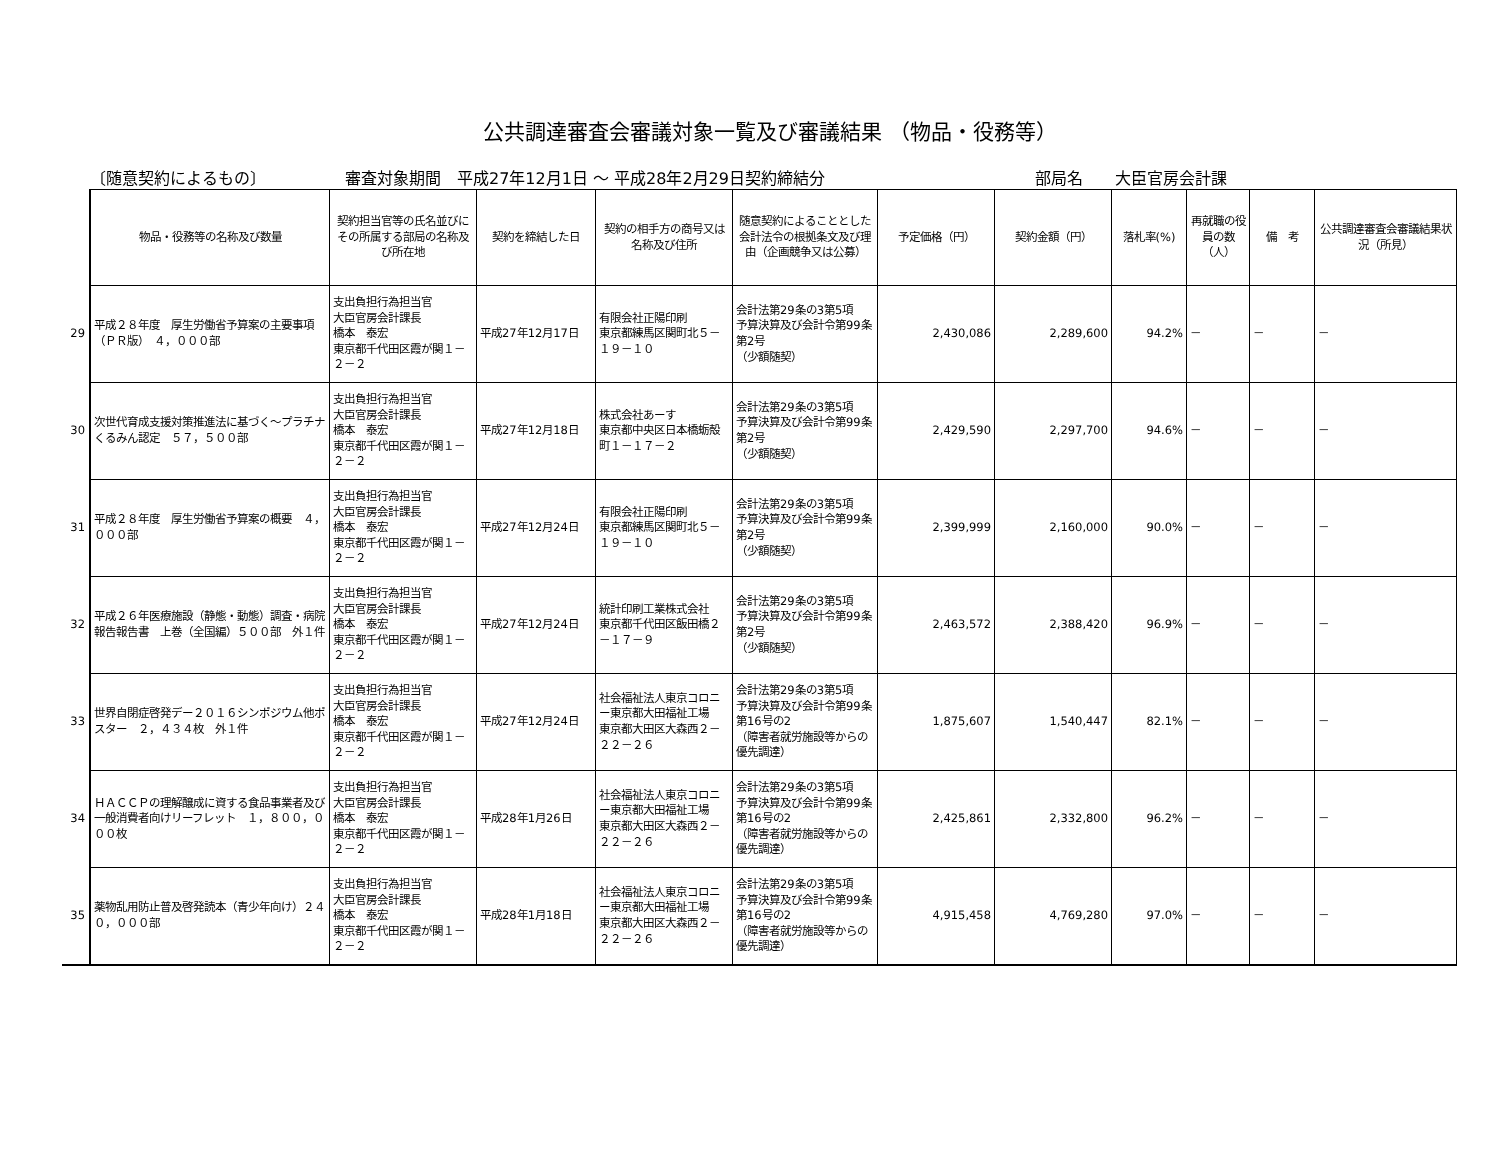公共調達審査会審議対象一覧及び審議結果 （物品・役務等）
〔随意契約によるもの〕 審査対象期間　平成27年12月1日 ～ 平成28年2月29日契約締結分 部局名　　大臣官房会計課
| | 物品・役務等の名称及び数量 | 契約担当官等の氏名並びにその所属する部局の名称及び所在地 | 契約を締結した日 | 契約の相手方の商号又は名称及び住所 | 随意契約によることとした会計法令の根拠条文及び理由（企画競争又は公募） | 予定価格（円） | 契約金額（円） | 落札率(%) | 再就職の役員の数（人） | 備 考 | 公共調達審査会審議結果状況（所見） |
| 29 | 平成２８年度 厚生労働省予算案の主要事項（ＰＲ版） ４，０００部 | 支出負担行為担当官 大臣官房会計課長 橋本 泰宏 東京都千代田区霞が関１－２－２ | 平成27年12月17日 | 有限会社正陽印刷 東京都練馬区関町北５－１９－１０ | 会計法第29条の3第5項 予算決算及び会計令第99条第2号 （少額随契） | 2,430,086 | 2,289,600 | 94.2% | － | － | － |
| 30 | 次世代育成支援対策推進法に基づく～プラチナくるみん認定 ５７，５００部 | 支出負担行為担当官 大臣官房会計課長 橋本 泰宏 東京都千代田区霞が関１－２－２ | 平成27年12月18日 | 株式会社あーす 東京都中央区日本橋蛎殻町１－１７－２ | 会計法第29条の3第5項 予算決算及び会計令第99条第2号 （少額随契） | 2,429,590 | 2,297,700 | 94.6% | － | － | － |
| 31 | 平成２８年度 厚生労働省予算案の概要 ４，０００部 | 支出負担行為担当官 大臣官房会計課長 橋本 泰宏 東京都千代田区霞が関１－２－２ | 平成27年12月24日 | 有限会社正陽印刷 東京都練馬区関町北５－１９－１０ | 会計法第29条の3第5項 予算決算及び会計令第99条第2号 （少額随契） | 2,399,999 | 2,160,000 | 90.0% | － | － | － |
| 32 | 平成２６年医療施設（静態・動態）調査・病院報告報告書 上巻（全国編）５００部 外１件 | 支出負担行為担当官 大臣官房会計課長 橋本 泰宏 東京都千代田区霞が関１－２－２ | 平成27年12月24日 | 統計印刷工業株式会社 東京都千代田区飯田橋２－１７－９ | 会計法第29条の3第5項 予算決算及び会計令第99条第2号 （少額随契） | 2,463,572 | 2,388,420 | 96.9% | － | － | － |
| 33 | 世界自閉症啓発デー２０１６シンポジウム他ポスター ２，４３４枚 外１件 | 支出負担行為担当官 大臣官房会計課長 橋本 泰宏 東京都千代田区霞が関１－２－２ | 平成27年12月24日 | 社会福祉法人東京コロニー東京都大田福祉工場 東京都大田区大森西２－２２－２６ | 会計法第29条の3第5項 予算決算及び会計令第99条第16号の2 （障害者就労施設等からの優先調達） | 1,875,607 | 1,540,447 | 82.1% | － | － | － |
| 34 | ＨＡＣＣＰの理解醸成に資する食品事業者及び一般消費者向けリーフレット １，８００，０００枚 | 支出負担行為担当官 大臣官房会計課長 橋本 泰宏 東京都千代田区霞が関１－２－２ | 平成28年1月26日 | 社会福祉法人東京コロニー東京都大田福祉工場 東京都大田区大森西２－２２－２６ | 会計法第29条の3第5項 予算決算及び会計令第99条第16号の2 （障害者就労施設等からの優先調達） | 2,425,861 | 2,332,800 | 96.2% | － | － | － |
| 35 | 薬物乱用防止普及啓発読本（青少年向け）２４０，０００部 | 支出負担行為担当官 大臣官房会計課長 橋本 泰宏 東京都千代田区霞が関１－２－２ | 平成28年1月18日 | 社会福祉法人東京コロニー東京都大田福祉工場 東京都大田区大森西２－２２－２６ | 会計法第29条の3第5項 予算決算及び会計令第99条第16号の2 （障害者就労施設等からの優先調達） | 4,915,458 | 4,769,280 | 97.0% | － | － | － |